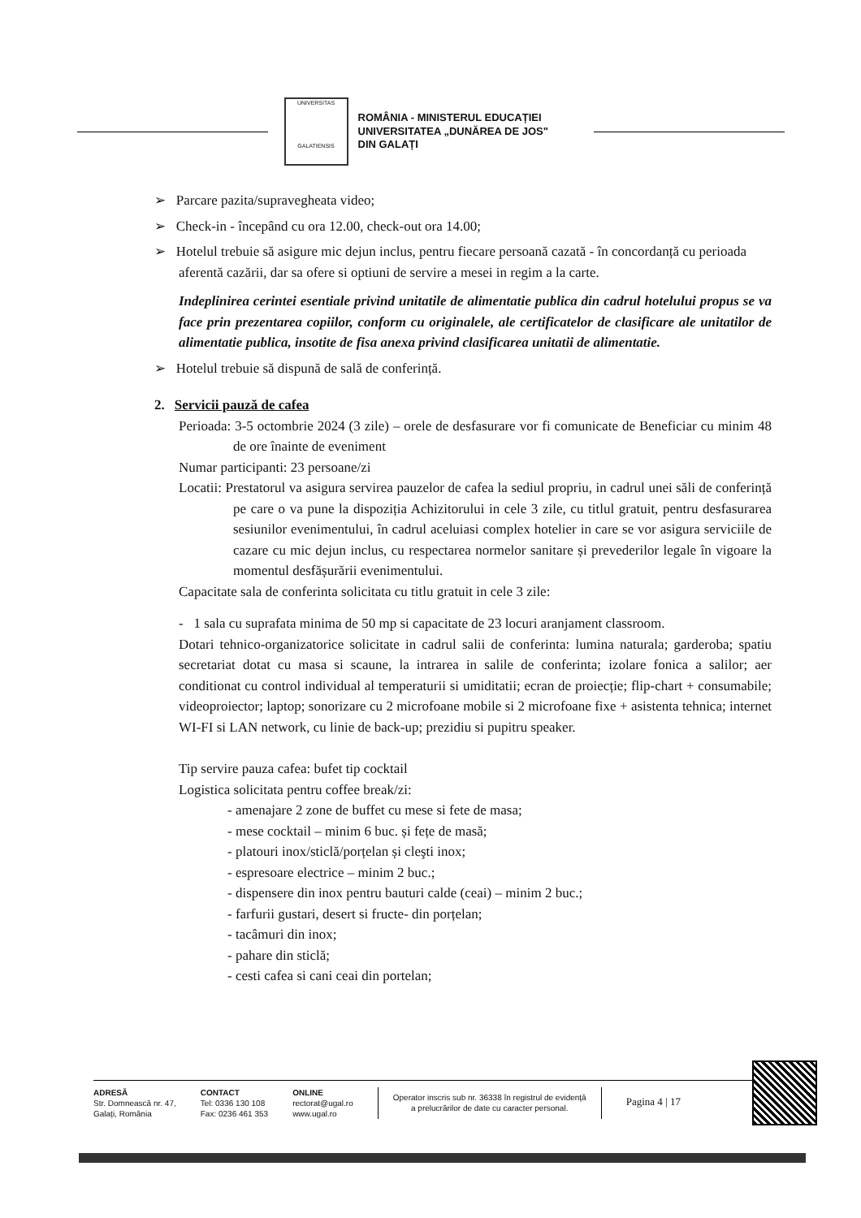UNIVERSITAS
GALATIENSIS
ROMÂNIA - MINISTERUL EDUCAȚIEI
UNIVERSITATEA „DUNĂREA DE JOS"
DIN GALAȚI
➢ Parcare pazita/supravegheata video;
➢ Check-in - începând cu ora 12.00, check-out ora 14.00;
➢ Hotelul trebuie să asigure mic dejun inclus, pentru fiecare persoană cazată - în concordanță cu perioada aferentă cazării, dar sa ofere si optiuni de servire a mesei in regim a la carte.
Indeplinirea cerintei esentiale privind unitatile de alimentatie publica din cadrul hotelului propus se va face prin prezentarea copiilor, conform cu originalele, ale certificatelor de clasificare ale unitatilor de alimentatie publica, insotite de fisa anexa privind clasificarea unitatii de alimentatie.
➢ Hotelul trebuie să dispună de sală de conferință.
2. Servicii pauză de cafea
Perioada: 3-5 octombrie 2024 (3 zile) – orele de desfasurare vor fi comunicate de Beneficiar cu minim 48 de ore înainte de eveniment
Numar participanti: 23 persoane/zi
Locatii: Prestatorul va asigura servirea pauzelor de cafea la sediul propriu, in cadrul unei săli de conferință pe care o va pune la dispoziția Achizitorului in cele 3 zile, cu titlul gratuit, pentru desfasurarea sesiunilor evenimentului, în cadrul aceluiasi complex hotelier in care se vor asigura serviciile de cazare cu mic dejun inclus, cu respectarea normelor sanitare și prevederilor legale în vigoare la momentul desfășurării evenimentului.
Capacitate sala de conferinta solicitata cu titlu gratuit in cele 3 zile:
- 1 sala cu suprafata minima de 50 mp si capacitate de 23 locuri aranjament classroom.
Dotari tehnico-organizatorice solicitate in cadrul salii de conferinta: lumina naturala; garderoba; spatiu secretariat dotat cu masa si scaune, la intrarea in salile de conferinta; izolare fonica a salilor; aer conditionat cu control individual al temperaturii si umiditatii; ecran de proiecție; flip-chart + consumabile; videoproiector; laptop; sonorizare cu 2 microfoane mobile si 2 microfoane fixe + asistenta tehnica; internet WI-FI si LAN network, cu linie de back-up; prezidiu si pupitru speaker.
Tip servire pauza cafea: bufet tip cocktail
Logistica solicitata pentru coffee break/zi:
- amenajare 2 zone de buffet cu mese si fete de masa;
- mese cocktail – minim 6 buc. și fețe de masă;
- platouri inox/sticlă/porțelan și cleşti inox;
- espresoare electrice – minim 2 buc.;
- dispensere din inox pentru bauturi calde (ceai) – minim 2 buc.;
- farfurii gustari, desert si fructe- din porțelan;
- tacâmuri din inox;
- pahare din sticlă;
- cesti cafea si cani ceai din portelan;
ADRESĂ
Str. Domnească nr. 47,
Galați, România
CONTACT
Tel: 0336 130 108
Fax: 0236 461 353
ONLINE
rectorat@ugal.ro
www.ugal.ro
Operator inscris sub nr. 36338 în registrul de evidență
a prelucrărilor de date cu caracter personal.
Pagina 4 | 17